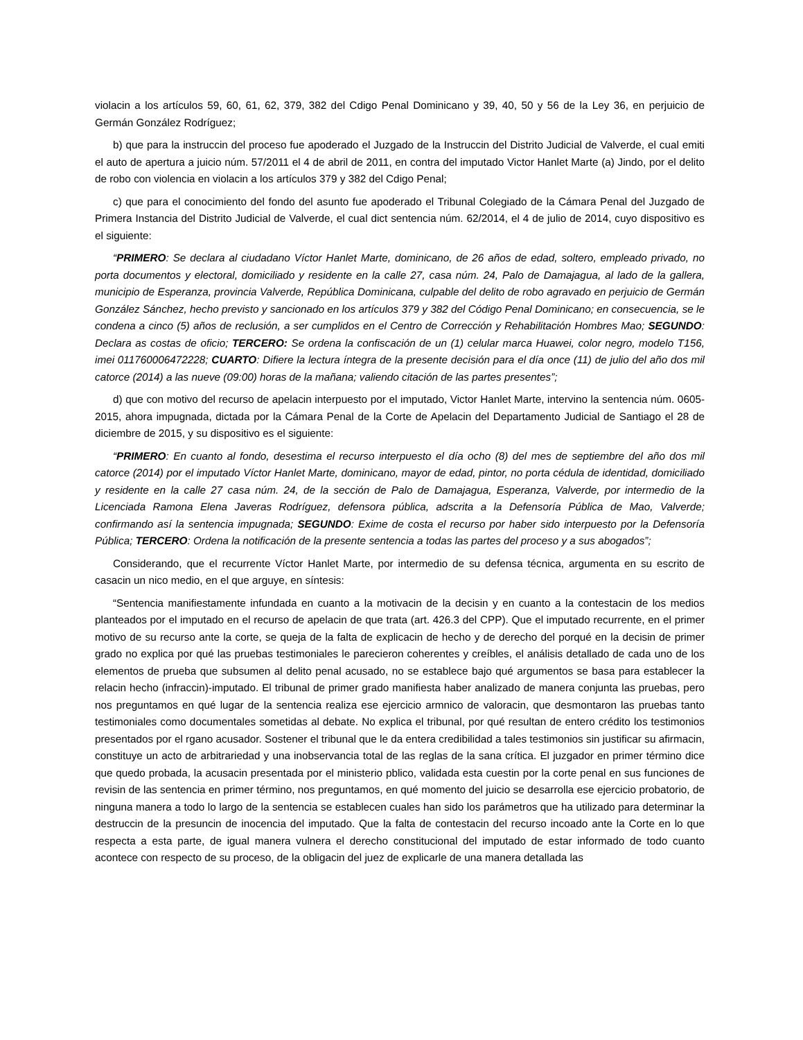violacin a los artículos 59, 60, 61, 62, 379, 382 del Cdigo Penal Dominicano y 39, 40, 50 y 56 de la Ley 36, en perjuicio de Germán González Rodríguez;
b) que para la instruccin del proceso fue apoderado el Juzgado de la Instruccin del Distrito Judicial de Valverde, el cual emiti el auto de apertura a juicio núm. 57/2011 el 4 de abril de 2011, en contra del imputado Victor Hanlet Marte (a) Jindo, por el delito de robo con violencia en violacin a los artículos 379 y 382 del Cdigo Penal;
c) que para el conocimiento del fondo del asunto fue apoderado el Tribunal Colegiado de la Cámara Penal del Juzgado de Primera Instancia del Distrito Judicial de Valverde, el cual dict sentencia núm. 62/2014, el 4 de julio de 2014, cuyo dispositivo es el siguiente:
“PRIMERO: Se declara al ciudadano Víctor Hanlet Marte, dominicano, de 26 años de edad, soltero, empleado privado, no porta documentos y electoral, domiciliado y residente en la calle 27, casa núm. 24, Palo de Damajagua, al lado de la gallera, municipio de Esperanza, provincia Valverde, República Dominicana, culpable del delito de robo agravado en perjuicio de Germán González Sánchez, hecho previsto y sancionado en los artículos 379 y 382 del Código Penal Dominicano; en consecuencia, se le condena a cinco (5) años de reclusión, a ser cumplidos en el Centro de Corrección y Rehabilitación Hombres Mao; SEGUNDO: Declara as costas de oficio; TERCERO: Se ordena la confiscación de un (1) celular marca Huawei, color negro, modelo T156, imei 011760006472228; CUARTO: Difiere la lectura íntegra de la presente decisión para el día once (11) de julio del año dos mil catorce (2014) a las nueve (09:00) horas de la mañana; valiendo citación de las partes presentes”;
d) que con motivo del recurso de apelacin interpuesto por el imputado, Victor Hanlet Marte, intervino la sentencia núm. 0605-2015, ahora impugnada, dictada por la Cámara Penal de la Corte de Apelacin del Departamento Judicial de Santiago el 28 de diciembre de 2015, y su dispositivo es el siguiente:
“PRIMERO: En cuanto al fondo, desestima el recurso interpuesto el día ocho (8) del mes de septiembre del año dos mil catorce (2014) por el imputado Víctor Hanlet Marte, dominicano, mayor de edad, pintor, no porta cédula de identidad, domiciliado y residente en la calle 27 casa núm. 24, de la sección de Palo de Damajagua, Esperanza, Valverde, por intermedio de la Licenciada Ramona Elena Javeras Rodríguez, defensora pública, adscrita a la Defensoría Pública de Mao, Valverde; confirmando así la sentencia impugnada; SEGUNDO: Exime de costa el recurso por haber sido interpuesto por la Defensoría Pública; TERCERO: Ordena la notificación de la presente sentencia a todas las partes del proceso y a sus abogados”;
Considerando, que el recurrente Víctor Hanlet Marte, por intermedio de su defensa técnica, argumenta en su escrito de casacin un nico medio, en el que arguye, en síntesis:
“Sentencia manifiestamente infundada en cuanto a la motivacin de la decisin y en cuanto a la contestacin de los medios planteados por el imputado en el recurso de apelacin de que trata (art. 426.3 del CPP). Que el imputado recurrente, en el primer motivo de su recurso ante la corte, se queja de la falta de explicacin de hecho y de derecho del porqué en la decisin de primer grado no explica por qué las pruebas testimoniales le parecieron coherentes y creíbles, el análisis detallado de cada uno de los elementos de prueba que subsumen al delito penal acusado, no se establece bajo qué argumentos se basa para establecer la relacin hecho (infraccin)-imputado. El tribunal de primer grado manifiesta haber analizado de manera conjunta las pruebas, pero nos preguntamos en qué lugar de la sentencia realiza ese ejercicio armnico de valoracin, que desmontaron las pruebas tanto testimoniales como documentales sometidas al debate. No explica el tribunal, por qué resultan de entero crédito los testimonios presentados por el rgano acusador. Sostener el tribunal que le da entera credibilidad a tales testimonios sin justificar su afirmacin, constituye un acto de arbitrariedad y una inobservancia total de las reglas de la sana crítica. El juzgador en primer término dice que quedo probada, la acusacin presentada por el ministerio pblico, validada esta cuestin por la corte penal en sus funciones de revisin de las sentencia en primer término, nos preguntamos, en qué momento del juicio se desarrolla ese ejercicio probatorio, de ninguna manera a todo lo largo de la sentencia se establecen cuales han sido los parámetros que ha utilizado para determinar la destruccin de la presuncin de inocencia del imputado. Que la falta de contestacin del recurso incoado ante la Corte en lo que respecta a esta parte, de igual manera vulnera el derecho constitucional del imputado de estar informado de todo cuanto acontece con respecto de su proceso, de la obligacin del juez de explicarle de una manera detallada las